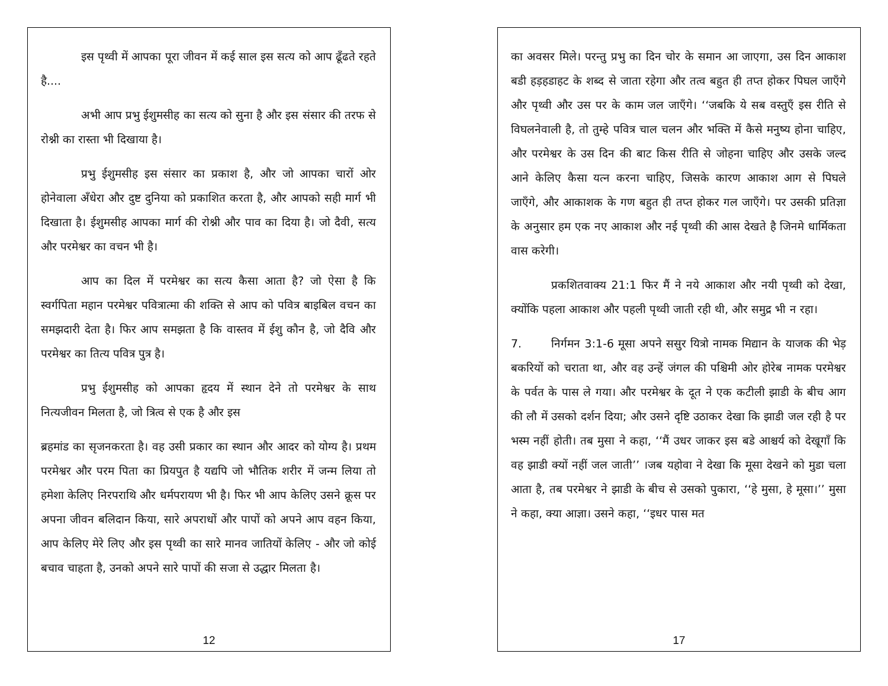इस पृथ्वी में आपका पूरा जीवन में कई साल इस सत्य को आप ढूँढते रहते है....
अभी आप प्रभु ईशुमसीह का सत्य को सुना है और इस संसार की तरफ से रोश्नी का रास्ता भी दिखाया है।
प्रभु ईशुमसीह इस संसार का प्रकाश है, और जो आपका चारों ओर होनेवाला अँधेरा और दुष्ट दुनिया को प्रकाशित करता है, और आपको सही मार्ग भी दिखाता है। ईशुमसीह आपका मार्ग की रोश्नी और पाव का दिया है। जो दैवी, सत्य और परमेश्वर का वचन भी है।
आप का दिल में परमेश्वर का सत्य कैसा आता है? जो ऐसा है कि स्वर्गपिता महान परमेश्वर पवित्रात्मा की शक्ति से आप को पवित्र बाइबिल वचन का समझदारी देता है। फिर आप समझता है कि वास्तव में ईशु कौन है, जो दैवि और परमेश्वर का तित्य पवित्र पुत्र है।
प्रभु ईशुमसीह को आपका हृदय में स्थान देने तो परमेश्वर के साथ नित्यजीवन मिलता है, जो त्रित्व से एक है और इस
ब्रहमांड का सृजनकरता है। वह उसी प्रकार का स्थान और आदर को योग्य है। प्रथम परमेश्वर और परम पिता का प्रियपुत है यद्यपि जो भौतिक शरीर में जन्म लिया तो हमेशा केलिए निरपराथि और धर्मपरायण भी है। फिर भी आप केलिए उसने क्रूस पर अपना जीवन बलिदान किया, सारे अपराधों और पापों को अपने आप वहन किया, आप केलिए मेरे लिए और इस पृथ्वी का सारे मानव जातियों केलिए - और जो कोई बचाव चाहता है, उनको अपने सारे पापों की सजा से उद्धार मिलता है।
12
का अवसर मिले। परन्तु प्रभु का दिन चोर के समान आ जाएगा, उस दिन आकाश बडी हड़हडाहट के शब्द से जाता रहेगा और तत्व बहुत ही तप्त होकर पिघल जाएँगे और पृथ्वी और उस पर के काम जल जाएँगे। ‘‘जबकि ये सब वस्तुएँ इस रीति से विघलनेवाली है, तो तुम्हे पवित्र चाल चलन और भक्ति में कैसे मनुष्य होना चाहिए, और परमेश्वर के उस दिन की बाट किस रीति से जोहना चाहिए और उसके जल्द आने केलिए कैसा यत्न करना चाहिए, जिसके कारण आकाश आग से पिघले जाएँगे, और आकाशक के गण बहुत ही तप्त होकर गल जाएँगे। पर उसकी प्रतिज्ञा के अनुसार हम एक नए आकाश और नई पृथ्वी की आस देखते है जिनमे धार्मिकता वास करेगी।
प्रकशितवाक्य 21:1 फिर मैं ने नये आकाश और नयी पृथ्वी को देखा, क्योंकि पहला आकाश और पहली पृथ्वी जाती रही थी, और समुद्र भी न रहा।
7. निर्गमन 3:1-6 मूसा अपने ससुर यित्रो नामक मिद्यान के याजक की भेड़ बकरियों को चराता था, और वह उन्हें जंगल की पश्चिमी ओर होरेब नामक परमेश्वर के पर्वत के पास ले गया। और परमेश्वर के दूत ने एक कटीली झाडी के बीच आग की लौ में उसको दर्शन दिया; और उसने दृष्टि उठाकर देखा कि झाडी जल रही है पर भस्म नहीं होती। तब मुसा ने कहा, ‘‘मैं उधर जाकर इस बडे आश्चर्य को देखूगाँ कि वह झाडी क्यों नहीं जल जाती’’ ।जब यहोवा ने देखा कि मूसा देखने को मुडा चला आता है, तब परमेश्वर ने झाडी के बीच से उसको पुकारा, ‘‘हे मुसा, हे मूसा।’’ मुसा ने कहा, क्या आज्ञा। उसने कहा, ‘‘इधर पास मत
17